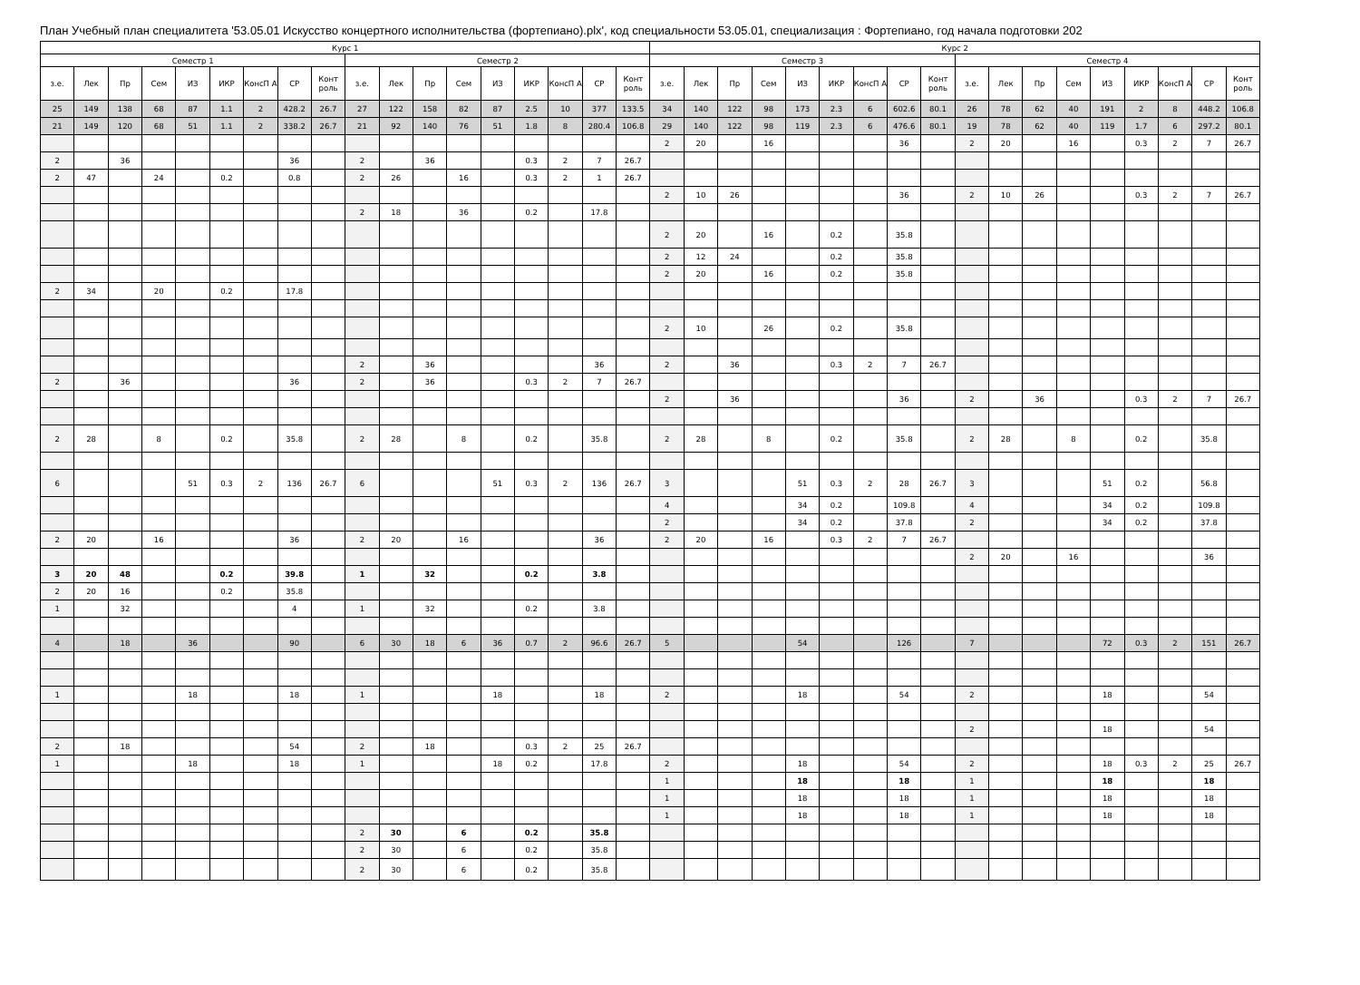План Учебный план специалитета '53.05.01 Искусство концертного исполнительства (фортепиано).plx', код специальности 53.05.01, специализация : Фортепиано, год начала подготовки 202
| Курс 1 | | | | | | | | | | | | | | | | | | Курс 2 | | | | | | | | | | | | | | | | | |
| --- | --- | --- | --- | --- | --- | --- | --- | --- | --- | --- | --- | --- | --- | --- | --- | --- | --- | --- | --- | --- | --- | --- | --- | --- | --- | --- | --- | --- | --- | --- | --- | --- | --- | --- | --- |
| Семестр 1 | | | | | | | | | Семестр 2 | | | | | | | | | Семестр 3 | | | | | | | | | Семестр 4 | | | | | | | | |
| з.е. | Лек | Пр | Сем | ИЗ | ИКР | КонсП А | СР | Конт роль | з.е. | Лек | Пр | Сем | ИЗ | ИКР | КонсП А | СР | Конт роль | з.е. | Лек | Пр | Сем | ИЗ | ИКР | КонсП А | СР | Конт роль | з.е. | Лек | Пр | Сем | ИЗ | ИКР | КонсП А | СР | Конт роль |
| 25 | 149 | 138 | 68 | 87 | 1.1 | 2 | 428.2 | 26.7 | 27 | 122 | 158 | 82 | 87 | 2.5 | 10 | 377 | 133.5 | 34 | 140 | 122 | 98 | 173 | 2.3 | 6 | 602.6 | 80.1 | 26 | 78 | 62 | 40 | 191 | 2 | 8 | 448.2 | 106.8 |
| 21 | 149 | 120 | 68 | 51 | 1.1 | 2 | 338.2 | 26.7 | 21 | 92 | 140 | 76 | 51 | 1.8 | 8 | 280.4 | 106.8 | 29 | 140 | 122 | 98 | 119 | 2.3 | 6 | 476.6 | 80.1 | 19 | 78 | 62 | 40 | 119 | 1.7 | 6 | 297.2 | 80.1 |
| | | | | | | | | | | | | | | | | | | 2 | 20 | | 16 | | | | 36 | | 2 | 20 | | 16 | | 0.3 | 2 | 7 | 26.7 |
| 2 | | 36 | | | | | 36 | | 2 | | 36 | | | 0.3 | 2 | 7 | 26.7 | | | | | | | | | | | | | | | | | | |
| 2 | 47 | | 24 | | 0.2 | | 0.8 | | 2 | 26 | | 16 | | 0.3 | 2 | 1 | 26.7 | | | | | | | | | | | | | | | | | | |
| | | | | | | | | | | | | | | | | | | 2 | 10 | 26 | | | | | 36 | | 2 | 10 | 26 | | | 0.3 | 2 | 7 | 26.7 |
| | | | | | | | | | 2 | 18 | | 36 | | 0.2 | | 17.8 | | | | | | | | | | | | | | | | | | | |
| | | | | | | | | | | | | | | | | | | 2 | 20 | | 16 | | 0.2 | | 35.8 | | | | | | | | | | |
| | | | | | | | | | | | | | | | | | | 2 | 12 | 24 | | | 0.2 | | 35.8 | | | | | | | | | | |
| | | | | | | | | | | | | | | | | | | 2 | 20 | | 16 | | 0.2 | | 35.8 | | | | | | | | | | |
| 2 | 34 | | 20 | | 0.2 | | 17.8 | | | | | | | | | | | | | | | | | | | | | | | | | | | | |
| | | | | | | | | | | | | | | | | | | 2 | 10 | | 26 | | 0.2 | | 35.8 | | | | | | | | | | |
| | | | | | | | | | 2 | | 36 | | | | | 36 | | 2 | | 36 | | | 0.3 | 2 | 7 | 26.7 | | | | | | | | | |
| 2 | | 36 | | | | | 36 | | 2 | | 36 | | | 0.3 | 2 | 7 | 26.7 | | | | | | | | | | | | | | | | | | |
| | | | | | | | | | | | | | | | | | | 2 | | 36 | | | | | 36 | | 2 | | 36 | | | 0.3 | 2 | 7 | 26.7 |
| 2 | 28 | | 8 | | 0.2 | | 35.8 | | 2 | 28 | | 8 | | 0.2 | | 35.8 | | 2 | 28 | | 8 | | 0.2 | | 35.8 | | 2 | 28 | | 8 | | 0.2 | | 35.8 | |
| 6 | | | | 51 | 0.3 | 2 | 136 | 26.7 | 6 | | | | 51 | 0.3 | 2 | 136 | 26.7 | 3 | | | | 51 | 0.3 | 2 | 28 | 26.7 | 3 | | | | 51 | 0.2 | | 56.8 | |
| | | | | | | | | | | | | | | | | | | 4 | | | | 34 | 0.2 | | 109.8 | | 4 | | | | 34 | 0.2 | | 109.8 | |
| | | | | | | | | | | | | | | | | | | 2 | | | | 34 | 0.2 | | 37.8 | | 2 | | | | 34 | 0.2 | | 37.8 | |
| 2 | 20 | | 16 | | | | 36 | | 2 | 20 | | 16 | | | | 36 | | 2 | 20 | | 16 | | 0.3 | 2 | 7 | 26.7 | | | | | | | | | |
| | | | | | | | | | | | | | | | | | | | | | | | | | | | 2 | 20 | | 16 | | | | 36 | |
| 3 | 20 | 48 | | | 0.2 | | 39.8 | | 1 | | 32 | | | 0.2 | | 3.8 | | | | | | | | | | | | | | | | | | | |
| 2 | 20 | 16 | | | 0.2 | | 35.8 | | | | | | | | | | | | | | | | | | | | | | | | | | | | |
| 1 | | 32 | | | | | 4 | | 1 | | 32 | | | 0.2 | | 3.8 | | | | | | | | | | | | | | | | | | | |
| 4 | | 18 | | 36 | | | 90 | | 6 | 30 | 18 | 6 | 36 | 0.7 | 2 | 96.6 | 26.7 | 5 | | | | 54 | | | 126 | | 7 | | | | 72 | 0.3 | 2 | 151 | 26.7 |
| 1 | | | | 18 | | | 18 | | 1 | | | | 18 | | | 18 | | 2 | | | | 18 | | | 54 | | 2 | | | | 18 | | | 54 | |
| | | | | | | | | | | | | | | | | | | | | | | | | | | | 2 | | | | 18 | | | 54 | |
| 2 | | 18 | | | | | 54 | | 2 | | 18 | | | 0.3 | 2 | 25 | 26.7 | | | | | | | | | | | | | | | | | | |
| 1 | | | | 18 | | | 18 | | 1 | | | | 18 | 0.2 | | 17.8 | | 2 | | | | 18 | | | 54 | | 2 | | | | 18 | 0.3 | 2 | 25 | 26.7 |
| | | | | | | | | | | | | | | | | | | 1 | | | | 18 | | | 18 | | 1 | | | | 18 | | | 18 | |
| | | | | | | | | | | | | | | | | | | 1 | | | | 18 | | | 18 | | 1 | | | | 18 | | | 18 | |
| | | | | | | | | | | | | | | | | | | 1 | | | | 18 | | | 18 | | 1 | | | | 18 | | | 18 | |
| | | | | | | | | | 2 | 30 | | 6 | | 0.2 | | 35.8 | | | | | | | | | | | | | | | | | | | |
| | | | | | | | | | 2 | 30 | | 6 | | 0.2 | | 35.8 | | | | | | | | | | | | | | | | | | | |
| | | | | | | | | | 2 | 30 | | 6 | | 0.2 | | 35.8 | | | | | | | | | | | | | | | | | | | |